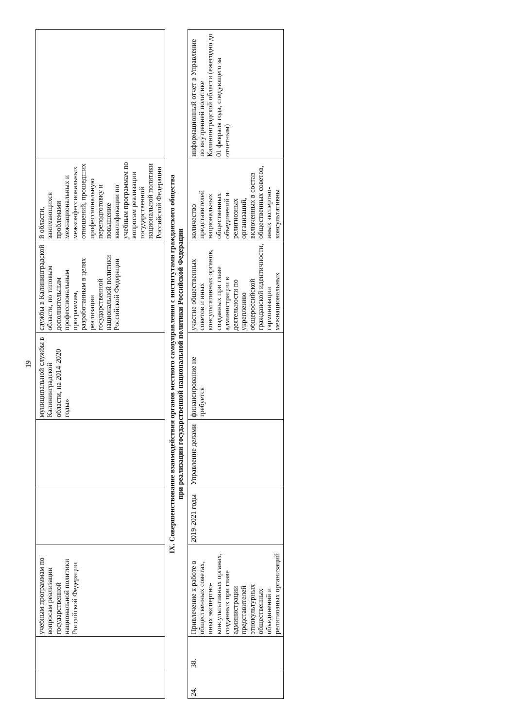19
| | | учебным программам по вопросам реализации государственной национальной политики Российской Федерации | | | муниципальной службы в Калининградской области, на 2014-2020 годы» | службы в Калининградской области, по типовым дополнительным профессиональным программам, разработанным в целях реализации государственной национальной политики Российской Федерации | й области, занимающихся проблемами межнациональных и межконфессиональных отношений, прошедших профессиональную переподготовку и повышение квалификации по учебным программам по вопросам реализации государственной национальной политики Российской Федерации | |
IX. Совершенствование взаимодействия органов местного самоуправления с институтами гражданского общества
при реализации государственной национальной политики Российской Федерации
| 24. | 38. | Привлечение к работе в общественных советах, иных экспертно-консультативных органах, созданных при главе администрации представителей этнокультурных общественных объединений и религиозных организаций | 2019-2021 годы | Управление делами | финансирование не требуется | участие общественных советов и иных консультативных органов, созданных при главе администрации в деятельности по укреплению общероссийской гражданской идентичности, гармонизации межнациональных | количество представителей национальных общественных объединений и религиозных организаций, включенных в состав общественных советов, иных экспертно-консультативны | информационный отчет в Управление по внутренней политике Калининградской области (ежегодно до 01 февраля года, следующего за отчетным) |